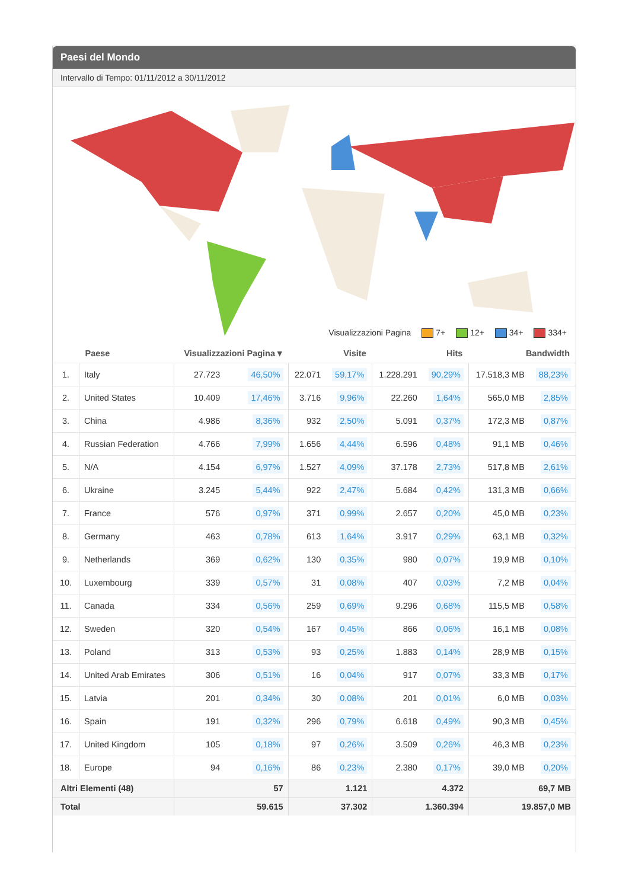Paesi del Mondo
Intervallo di Tempo: 01/11/2012 a 30/11/2012
Visualizzazioni Pagina 7+ 12+ 34+ 334+
| | Paese | Visualizzazioni Pagina ▾ | | Visite | | Hits | | Bandwidth | |
| --- | --- | --- | --- | --- | --- | --- | --- | --- | --- |
| 1. | Italy | 27.723 | 46,50% | 22.071 | 59,17% | 1.228.291 | 90,29% | 17.518,3 MB | 88,23% |
| 2. | United States | 10.409 | 17,46% | 3.716 | 9,96% | 22.260 | 1,64% | 565,0 MB | 2,85% |
| 3. | China | 4.986 | 8,36% | 932 | 2,50% | 5.091 | 0,37% | 172,3 MB | 0,87% |
| 4. | Russian Federation | 4.766 | 7,99% | 1.656 | 4,44% | 6.596 | 0,48% | 91,1 MB | 0,46% |
| 5. | N/A | 4.154 | 6,97% | 1.527 | 4,09% | 37.178 | 2,73% | 517,8 MB | 2,61% |
| 6. | Ukraine | 3.245 | 5,44% | 922 | 2,47% | 5.684 | 0,42% | 131,3 MB | 0,66% |
| 7. | France | 576 | 0,97% | 371 | 0,99% | 2.657 | 0,20% | 45,0 MB | 0,23% |
| 8. | Germany | 463 | 0,78% | 613 | 1,64% | 3.917 | 0,29% | 63,1 MB | 0,32% |
| 9. | Netherlands | 369 | 0,62% | 130 | 0,35% | 980 | 0,07% | 19,9 MB | 0,10% |
| 10. | Luxembourg | 339 | 0,57% | 31 | 0,08% | 407 | 0,03% | 7,2 MB | 0,04% |
| 11. | Canada | 334 | 0,56% | 259 | 0,69% | 9.296 | 0,68% | 115,5 MB | 0,58% |
| 12. | Sweden | 320 | 0,54% | 167 | 0,45% | 866 | 0,06% | 16,1 MB | 0,08% |
| 13. | Poland | 313 | 0,53% | 93 | 0,25% | 1.883 | 0,14% | 28,9 MB | 0,15% |
| 14. | United Arab Emirates | 306 | 0,51% | 16 | 0,04% | 917 | 0,07% | 33,3 MB | 0,17% |
| 15. | Latvia | 201 | 0,34% | 30 | 0,08% | 201 | 0,01% | 6,0 MB | 0,03% |
| 16. | Spain | 191 | 0,32% | 296 | 0,79% | 6.618 | 0,49% | 90,3 MB | 0,45% |
| 17. | United Kingdom | 105 | 0,18% | 97 | 0,26% | 3.509 | 0,26% | 46,3 MB | 0,23% |
| 18. | Europe | 94 | 0,16% | 86 | 0,23% | 2.380 | 0,17% | 39,0 MB | 0,20% |
| Altri Elementi (48) | | 57 | | 1.121 | | 4.372 | | 69,7 MB | |
| Total | | 59.615 | | 37.302 | | 1.360.394 | | 19.857,0 MB | |